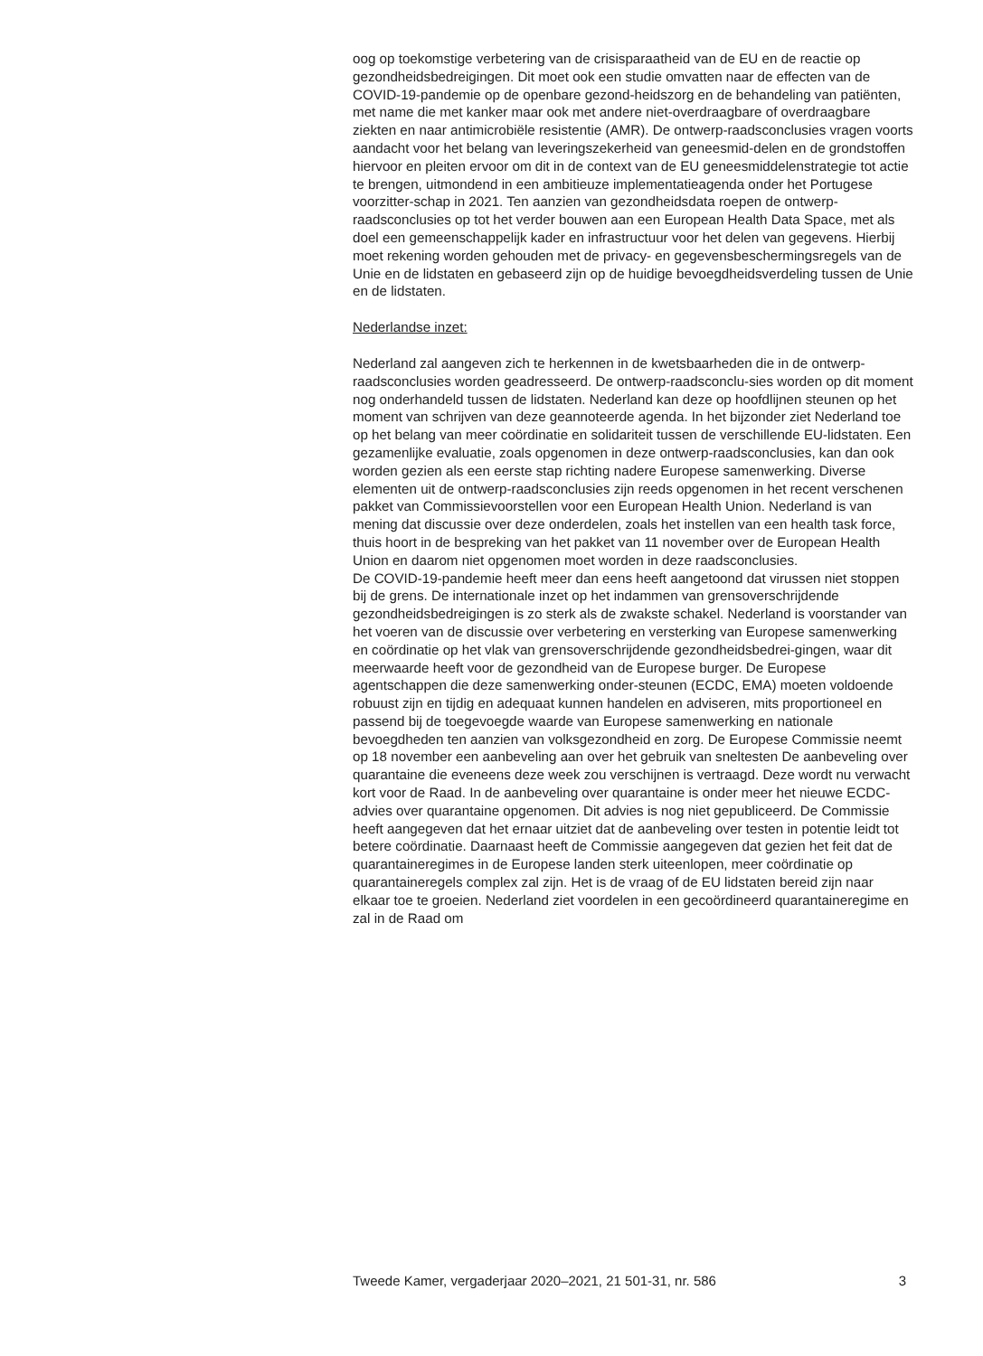oog op toekomstige verbetering van de crisisparaatheid van de EU en de reactie op gezondheidsbedreigingen. Dit moet ook een studie omvatten naar de effecten van de COVID-19-pandemie op de openbare gezond-heidszorg en de behandeling van patiënten, met name die met kanker maar ook met andere niet-overdraagbare of overdraagbare ziekten en naar antimicrobiële resistentie (AMR). De ontwerp-raadsconclusies vragen voorts aandacht voor het belang van leveringszekerheid van geneesmid-delen en de grondstoffen hiervoor en pleiten ervoor om dit in de context van de EU geneesmiddelenstrategie tot actie te brengen, uitmondend in een ambitieuze implementatieagenda onder het Portugese voorzitter-schap in 2021. Ten aanzien van gezondheidsdata roepen de ontwerp-raadsconclusies op tot het verder bouwen aan een European Health Data Space, met als doel een gemeenschappelijk kader en infrastructuur voor het delen van gegevens. Hierbij moet rekening worden gehouden met de privacy- en gegevensbeschermingsregels van de Unie en de lidstaten en gebaseerd zijn op de huidige bevoegdheidsverdeling tussen de Unie en de lidstaten.
Nederlandse inzet:
Nederland zal aangeven zich te herkennen in de kwetsbaarheden die in de ontwerp-raadsconclusies worden geadresseerd. De ontwerp-raadsconclu-sies worden op dit moment nog onderhandeld tussen de lidstaten. Nederland kan deze op hoofdlijnen steunen op het moment van schrijven van deze geannoteerde agenda. In het bijzonder ziet Nederland toe op het belang van meer coördinatie en solidariteit tussen de verschillende EU-lidstaten. Een gezamenlijke evaluatie, zoals opgenomen in deze ontwerp-raadsconclusies, kan dan ook worden gezien als een eerste stap richting nadere Europese samenwerking. Diverse elementen uit de ontwerp-raadsconclusies zijn reeds opgenomen in het recent verschenen pakket van Commissievoorstellen voor een European Health Union. Nederland is van mening dat discussie over deze onderdelen, zoals het instellen van een health task force, thuis hoort in de bespreking van het pakket van 11 november over de European Health Union en daarom niet opgenomen moet worden in deze raadsconclusies.
De COVID-19-pandemie heeft meer dan eens heeft aangetoond dat virussen niet stoppen bij de grens. De internationale inzet op het indammen van grensoverschrijdende gezondheidsbedreigingen is zo sterk als de zwakste schakel. Nederland is voorstander van het voeren van de discussie over verbetering en versterking van Europese samenwerking en coördinatie op het vlak van grensoverschrijdende gezondheidsbedrei-gingen, waar dit meerwaarde heeft voor de gezondheid van de Europese burger. De Europese agentschappen die deze samenwerking onder-steunen (ECDC, EMA) moeten voldoende robuust zijn en tijdig en adequaat kunnen handelen en adviseren, mits proportioneel en passend bij de toegevoegde waarde van Europese samenwerking en nationale bevoegdheden ten aanzien van volksgezondheid en zorg. De Europese Commissie neemt op 18 november een aanbeveling aan over het gebruik van sneltesten De aanbeveling over quarantaine die eveneens deze week zou verschijnen is vertraagd. Deze wordt nu verwacht kort voor de Raad. In de aanbeveling over quarantaine is onder meer het nieuwe ECDC-advies over quarantaine opgenomen. Dit advies is nog niet gepubliceerd. De Commissie heeft aangegeven dat het ernaar uitziet dat de aanbeveling over testen in potentie leidt tot betere coördinatie. Daarnaast heeft de Commissie aangegeven dat gezien het feit dat de quarantaineregimes in de Europese landen sterk uiteenlopen, meer coördinatie op quarantaineregels complex zal zijn. Het is de vraag of de EU lidstaten bereid zijn naar elkaar toe te groeien. Nederland ziet voordelen in een gecoördineerd quarantaineregime en zal in de Raad om
Tweede Kamer, vergaderjaar 2020–2021, 21 501-31, nr. 586 3